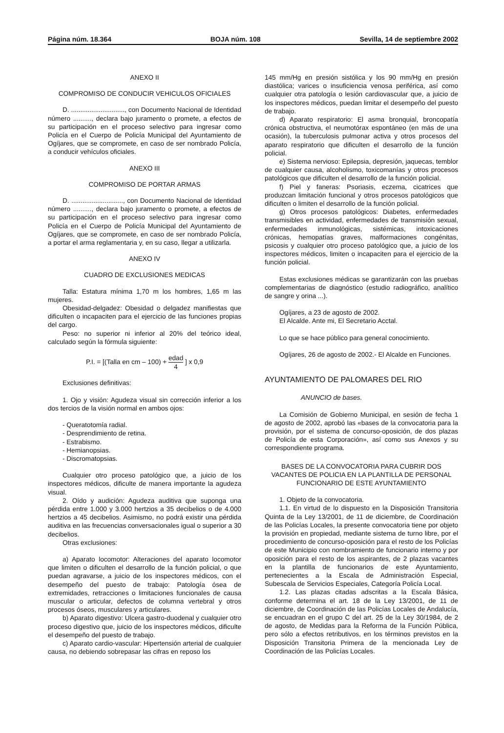Página núm. 18.364 BOJA núm. 108 Sevilla, 14 de septiembre 2002
ANEXO II
COMPROMISO DE CONDUCIR VEHICULOS OFICIALES
D. ............................., con Documento Nacional de Identidad número .........., declara bajo juramento o promete, a efectos de su participación en el proceso selectivo para ingresar como Policía en el Cuerpo de Policía Municipal del Ayuntamiento de Ogíjares, que se compromete, en caso de ser nombrado Policía, a conducir vehículos oficiales.
ANEXO III
COMPROMISO DE PORTAR ARMAS
D. ............................, con Documento Nacional de Identidad número .........., declara bajo juramento o promete, a efectos de su participación en el proceso selectivo para ingresar como Policía en el Cuerpo de Policía Municipal del Ayuntamiento de Ogíjares, que se compromete, en caso de ser nombrado Policía, a portar el arma reglamentaria y, en su caso, llegar a utilizarla.
ANEXO IV
CUADRO DE EXCLUSIONES MEDICAS
Talla: Estatura mínima 1,70 m los hombres, 1,65 m las mujeres.
Obesidad-delgadez: Obesidad o delgadez manifiestas que dificulten o incapaciten para el ejercicio de las funciones propias del cargo.
Peso: no superior ni inferior al 20% del teórico ideal, calculado según la fórmula siguiente:
P.I. = [(Talla en cm – 100) + edad 4 ] x 0,9
Exclusiones definitivas:
1. Ojo y visión: Agudeza visual sin corrección inferior a los dos tercios de la visión normal en ambos ojos:
- Queratotomía radial.
- Desprendimiento de retina.
- Estrabismo.
- Hemianopsias.
- Discromatopsias.
Cualquier otro proceso patológico que, a juicio de los inspectores médicos, dificulte de manera importante la agudeza visual.
2. Oído y audición: Agudeza auditiva que suponga una pérdida entre 1.000 y 3.000 hertzios a 35 decibelios o de 4.000 hertzios a 45 decibelios. Asimismo, no podrá existir una pérdida auditiva en las frecuencias conversacionales igual o superior a 30 decibelios.
Otras exclusiones:
a) Aparato locomotor: Alteraciones del aparato locomotor que limiten o dificulten el desarrollo de la función policial, o que puedan agravarse, a juicio de los inspectores médicos, con el desempeño del puesto de trabajo: Patología ósea de extremidades, retracciones o limitaciones funcionales de causa muscular o articular, defectos de columna vertebral y otros procesos óseos, musculares y articulares.
b) Aparato digestivo: Ulcera gastro-duodenal y cualquier otro proceso digestivo que, juicio de los inspectores médicos, dificulte el desempeño del puesto de trabajo.
c) Aparato cardio-vascular: Hipertensión arterial de cualquier causa, no debiendo sobrepasar las cifras en reposo los
145 mm/Hg en presión sistólica y los 90 mm/Hg en presión diastólica; varices o insuficiencia venosa periférica, así como cualquier otra patología o lesión cardiovascular que, a juicio de los inspectores médicos, puedan limitar el desempeño del puesto de trabajo.
d) Aparato respiratorio: El asma bronquial, broncopatía crónica obstructiva, el neumotórax espontáneo (en más de una ocasión), la tuberculosis pulmonar activa y otros procesos del aparato respiratorio que dificulten el desarrollo de la función policial.
e) Sistema nervioso: Epilepsia, depresión, jaquecas, temblor de cualquier causa, alcoholismo, toxicomanías y otros procesos patológicos que dificulten el desarrollo de la función policial.
f) Piel y faneras: Psoriasis, eczema, cicatrices que produzcan limitación funcional y otros procesos patológicos que dificulten o limiten el desarrollo de la función policial.
g) Otros procesos patológicos: Diabetes, enfermedades transmisibles en actividad, enfermedades de transmisión sexual, enfermedades inmunológicas, sistémicas, intoxicaciones crónicas, hemopatías graves, malformaciones congénitas, psicosis y cualquier otro proceso patológico que, a juicio de los inspectores médicos, limiten o incapaciten para el ejercicio de la función policial.
Estas exclusiones médicas se garantizarán con las pruebas complementarias de diagnóstico (estudio radiográfico, analítico de sangre y orina ...).
Ogíjares, a 23 de agosto de 2002.
El Alcalde. Ante mi, El Secretario Acctal.
Lo que se hace público para general conocimiento.
Ogíjares, 26 de agosto de 2002.- El Alcalde en Funciones.
AYUNTAMIENTO DE PALOMARES DEL RIO
ANUNCIO de bases.
La Comisión de Gobierno Municipal, en sesión de fecha 1 de agosto de 2002, aprobó las «bases de la convocatoria para la provisión, por el sistema de concurso-oposición, de dos plazas de Policía de esta Corporación», así como sus Anexos y su correspondiente programa.
BASES DE LA CONVOCATORIA PARA CUBRIR DOS VACANTES DE POLICIA EN LA PLANTILLA DE PERSONAL FUNCIONARIO DE ESTE AYUNTAMIENTO
1. Objeto de la convocatoria.
1.1. En virtud de lo dispuesto en la Disposición Transitoria Quinta de la Ley 13/2001, de 11 de diciembre, de Coordinación de las Policías Locales, la presente convocatoria tiene por objeto la provisión en propiedad, mediante sistema de turno libre, por el procedimiento de concurso-oposición para el resto de los Policías de este Municipio con nombramiento de funcionario interno y por oposición para el resto de los aspirantes, de 2 plazas vacantes en la plantilla de funcionarios de este Ayuntamiento, pertenecientes a la Escala de Administración Especial, Subescala de Servicios Especiales, Categoría Policía Local.
1.2. Las plazas citadas adscritas a la Escala Básica, conforme determina el art. 18 de la Ley 13/2001, de 11 de diciembre, de Coordinación de las Policías Locales de Andalucía, se encuadran en el grupo C del art. 25 de la Ley 30/1984, de 2 de agosto, de Medidas para la Reforma de la Función Pública, pero sólo a efectos retributivos, en los términos previstos en la Disposición Transitoria Primera de la mencionada Ley de Coordinación de las Policías Locales.